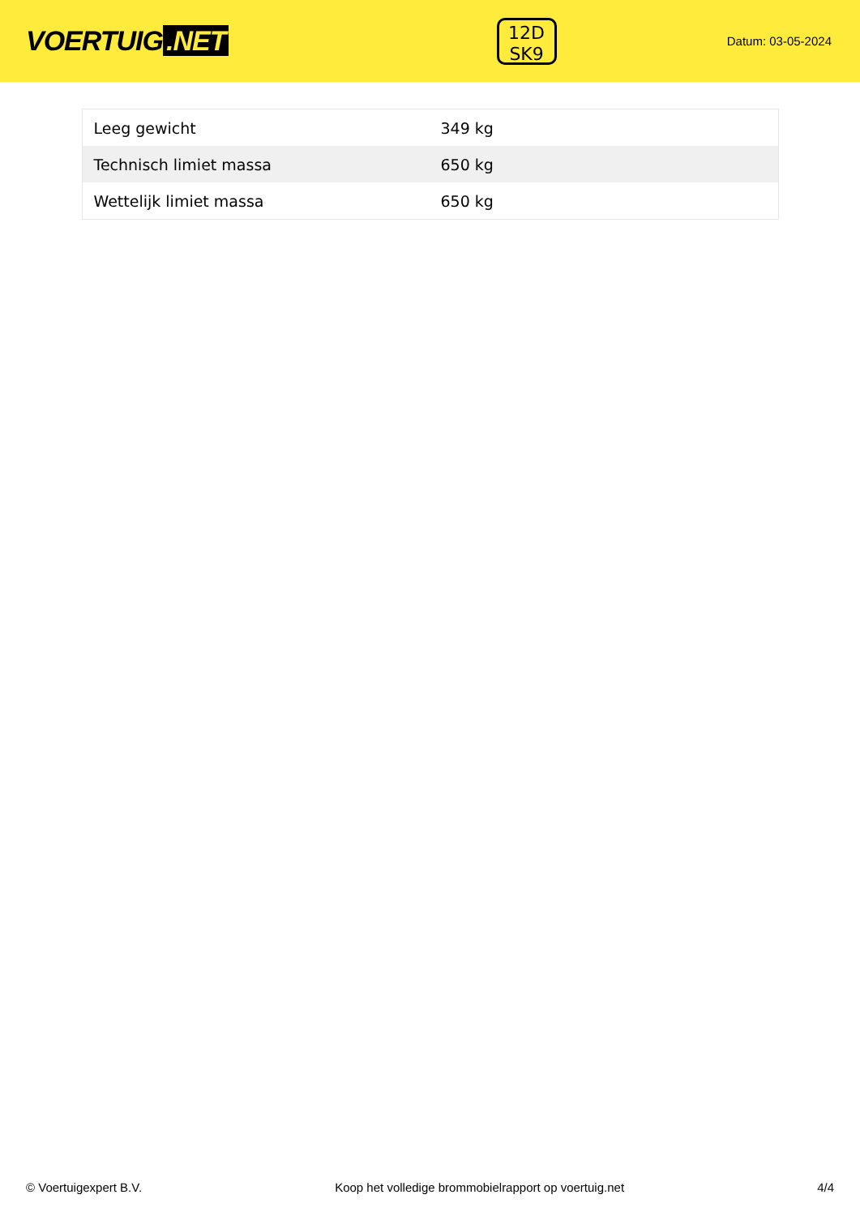VOERTUIG.NET
12D
SK9
Datum: 03-05-2024
| Leeg gewicht | 349 kg |
| Technisch limiet massa | 650 kg |
| Wettelijk limiet massa | 650 kg |
© Voertuigexpert B.V. Koop het volledige brommobielrapport op voertuig.net 4/4